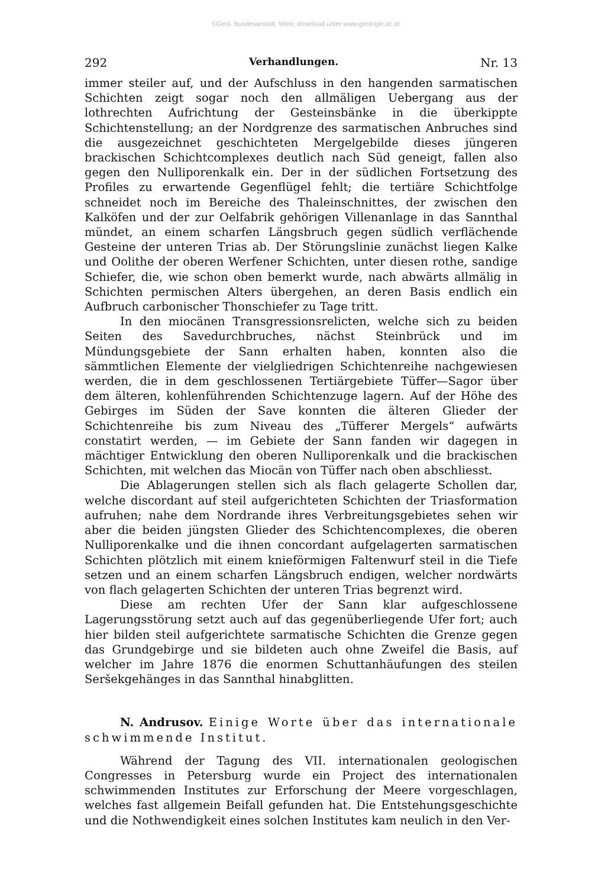©Geol. Bundesanstalt, Wien; download unter www.geologie.ac.at
292 Verhandlungen. Nr. 13
immer steiler auf, und der Aufschluss in den hangenden sarmatischen Schichten zeigt sogar noch den allmäligen Uebergang aus der lothrechten Aufrichtung der Gesteinsbänke in die überkippte Schichtenstellung; an der Nordgrenze des sarmatischen Anbruches sind die ausgezeichnet geschichteten Mergelgebilde dieses jüngeren brackischen Schichtcomplexes deutlich nach Süd geneigt, fallen also gegen den Nulliporenkalk ein. Der in der südlichen Fortsetzung des Profiles zu erwartende Gegenflügel fehlt; die tertiäre Schichtfolge schneidet noch im Bereiche des Thaleinschnittes, der zwischen den Kalköfen und der zur Oelfabrik gehörigen Villenanlage in das Sannthal mündet, an einem scharfen Längsbruch gegen südlich verflächende Gesteine der unteren Trias ab. Der Störungslinie zunächst liegen Kalke und Oolithe der oberen Werfener Schichten, unter diesen rothe, sandige Schiefer, die, wie schon oben bemerkt wurde, nach abwärts allmälig in Schichten permischen Alters übergehen, an deren Basis endlich ein Aufbruch carbonischer Thonschiefer zu Tage tritt.
In den miocänen Transgressionsrelicten, welche sich zu beiden Seiten des Savedurchbruches, nächst Steinbrück und im Mündungsgebiete der Sann erhalten haben, konnten also die sämmtlichen Elemente der vielgliedrigen Schichtenreihe nachgewiesen werden, die in dem geschlossenen Tertiärgebiete Tüffer—Sagor über dem älteren, kohlenführenden Schichtenzuge lagern. Auf der Höhe des Gebirges im Süden der Save konnten die älteren Glieder der Schichtenreihe bis zum Niveau des „Tüfferer Mergels“ aufwärts constatirt werden, — im Gebiete der Sann fanden wir dagegen in mächtiger Entwicklung den oberen Nulliporenkalk und die brackischen Schichten, mit welchen das Miocän von Tüffer nach oben abschliesst.
Die Ablagerungen stellen sich als flach gelagerte Schollen dar, welche discordant auf steil aufgerichteten Schichten der Triasformation aufruhen; nahe dem Nordrande ihres Verbreitungsgebietes sehen wir aber die beiden jüngsten Glieder des Schichtencomplexes, die oberen Nulliporenkalke und die ihnen concordant aufgelagerten sarmatischen Schichten plötzlich mit einem knieförmigen Faltenwurf steil in die Tiefe setzen und an einem scharfen Längsbruch endigen, welcher nordwärts von flach gelagerten Schichten der unteren Trias begrenzt wird.
Diese am rechten Ufer der Sann klar aufgeschlossene Lagerungsstörung setzt auch auf das gegenüberliegende Ufer fort; auch hier bilden steil aufgerichtete sarmatische Schichten die Grenze gegen das Grundgebirge und sie bildeten auch ohne Zweifel die Basis, auf welcher im Jahre 1876 die enormen Schuttanhäufungen des steilen Seršekgehänges in das Sannthal hinabglitten.
N. Andrusov. Einige Worte über das internationale schwimmende Institut.
Während der Tagung des VII. internationalen geologischen Congresses in Petersburg wurde ein Project des internationalen schwimmenden Institutes zur Erforschung der Meere vorgeschlagen, welches fast allgemein Beifall gefunden hat. Die Entstehungsgeschichte und die Nothwendigkeit eines solchen Institutes kam neulich in den Ver-